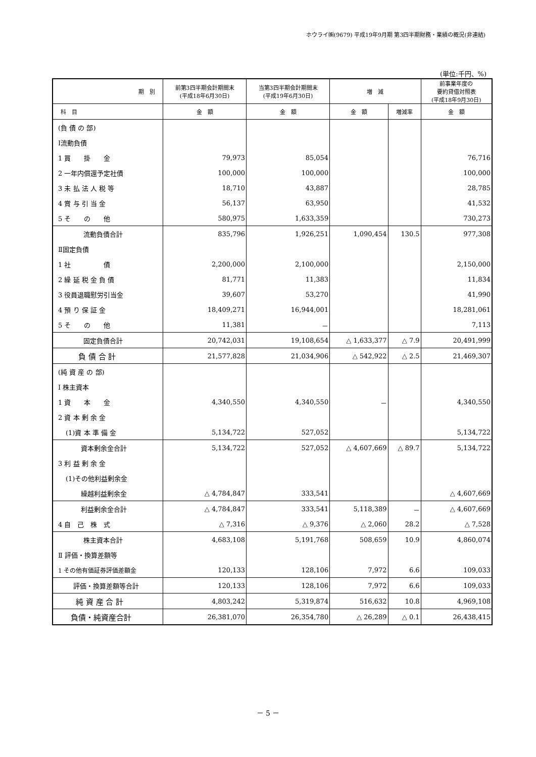ホウライ㈱(9679) 平成19年9月期 第3四半期財務・業績の概況(非連結)
(単位:千円、%)
| 期 別 | 前第3四半期会計期間末 (平成18年6月30日) | 当第3四半期会計期間末 (平成19年6月30日) | 増 減 | | 前事業年度の 要約貸借対照表 (平成18年9月30日) |
| --- | --- | --- | --- | --- | --- |
| 科 目 | 金 額 | 金 額 | 金 額 | 増減率 | 金 額 |
| (負 債 の 部) | | | | | |
| Ⅰ流動負債 | | | | | |
| 1 買 掛 金 | 79,973 | 85,054 | | | 76,716 |
| 2 一年内償還予定社債 | 100,000 | 100,000 | | | 100,000 |
| 3 未 払 法 人 税 等 | 18,710 | 43,887 | | | 28,785 |
| 4 賞 与 引 当 金 | 56,137 | 63,950 | | | 41,532 |
| 5 そ の 他 | 580,975 | 1,633,359 | | | 730,273 |
| 流動負債合計 | 835,796 | 1,926,251 | 1,090,454 | 130.5 | 977,308 |
| Ⅱ固定負債 | | | | | |
| 1 社 債 | 2,200,000 | 2,100,000 | | | 2,150,000 |
| 2 繰 延 税 金 負 債 | 81,771 | 11,383 | | | 11,834 |
| 3 役員退職慰労引当金 | 39,607 | 53,270 | | | 41,990 |
| 4 預 り 保 証 金 | 18,409,271 | 16,944,001 | | | 18,281,061 |
| 5 そ の 他 | 11,381 | － | | | 7,113 |
| 固定負債合計 | 20,742,031 | 19,108,654 | △ 1,633,377 | △ 7.9 | 20,491,999 |
| 負 債 合 計 | 21,577,828 | 21,034,906 | △ 542,922 | △ 2.5 | 21,469,307 |
| (純 資 産 の 部) | | | | | |
| Ⅰ 株主資本 | | | | | |
| 1 資 本 金 | 4,340,550 | 4,340,550 | － | | 4,340,550 |
| 2 資 本 剰 余 金 | | | | | |
| (1)資 本 準 備 金 | 5,134,722 | 527,052 | | | 5,134,722 |
| 資本剰余金合計 | 5,134,722 | 527,052 | △ 4,607,669 | △ 89.7 | 5,134,722 |
| 3 利 益 剰 余 金 | | | | | |
| (1)その他利益剰余金 | | | | | |
| 繰越利益剰余金 | △ 4,784,847 | 333,541 | | | △ 4,607,669 |
| 利益剰余金合計 | △ 4,784,847 | 333,541 | 5,118,389 | － | △ 4,607,669 |
| 4 自 己 株 式 | △ 7,316 | △ 9,376 | △ 2,060 | 28.2 | △ 7,528 |
| 株主資本合計 | 4,683,108 | 5,191,768 | 508,659 | 10.9 | 4,860,074 |
| Ⅱ 評価・換算差額等 | | | | | |
| 1 その他有価証券評価差額金 | 120,133 | 128,106 | 7,972 | 6.6 | 109,033 |
| 評価・換算差額等合計 | 120,133 | 128,106 | 7,972 | 6.6 | 109,033 |
| 純 資 産 合 計 | 4,803,242 | 5,319,874 | 516,632 | 10.8 | 4,969,108 |
| 負債・純資産合計 | 26,381,070 | 26,354,780 | △ 26,289 | △ 0.1 | 26,438,415 |
－ 5 －